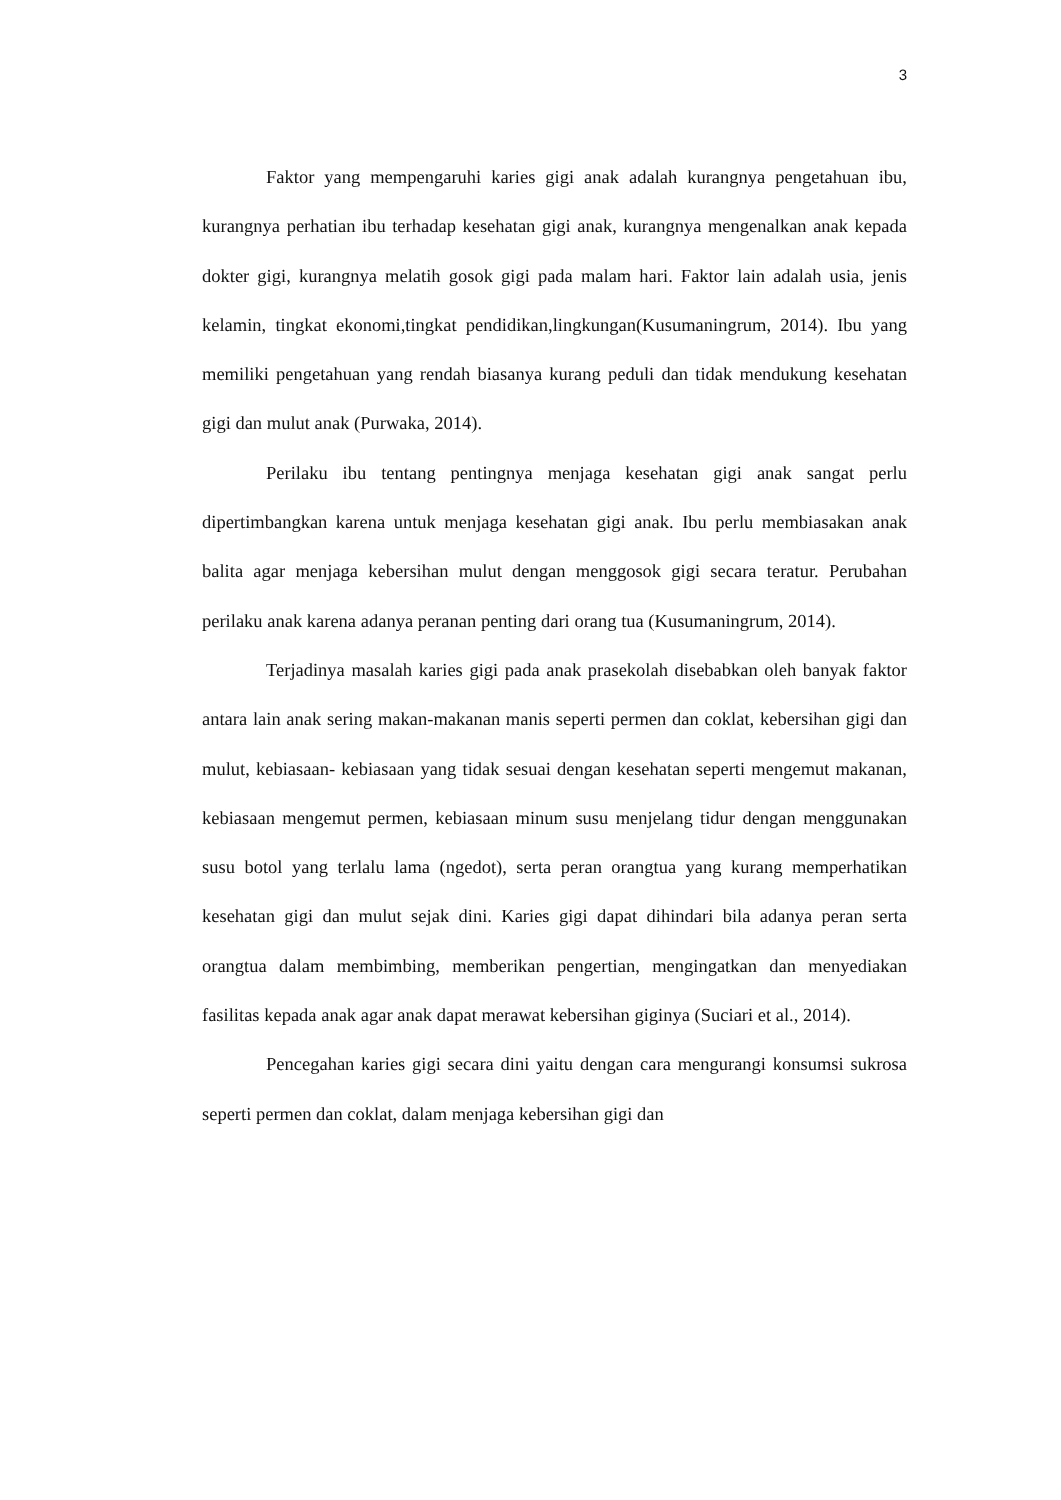3
Faktor yang mempengaruhi karies gigi anak adalah kurangnya pengetahuan ibu, kurangnya perhatian ibu terhadap kesehatan gigi anak, kurangnya mengenalkan anak kepada dokter gigi, kurangnya melatih gosok gigi pada malam hari. Faktor lain adalah usia, jenis kelamin, tingkat ekonomi,tingkat pendidikan,lingkungan(Kusumaningrum, 2014). Ibu yang memiliki pengetahuan yang rendah biasanya kurang peduli dan tidak mendukung kesehatan gigi dan mulut anak (Purwaka, 2014).
Perilaku ibu tentang pentingnya menjaga kesehatan gigi anak sangat perlu dipertimbangkan karena untuk menjaga kesehatan gigi anak. Ibu perlu membiasakan anak balita agar menjaga kebersihan mulut dengan menggosok gigi secara teratur. Perubahan perilaku anak karena adanya peranan penting dari orang tua (Kusumaningrum, 2014).
Terjadinya masalah karies gigi pada anak prasekolah disebabkan oleh banyak faktor antara lain anak sering makan-makanan manis seperti permen dan coklat, kebersihan gigi dan mulut, kebiasaan- kebiasaan yang tidak sesuai dengan kesehatan seperti mengemut makanan, kebiasaan mengemut permen, kebiasaan minum susu menjelang tidur dengan menggunakan susu botol yang terlalu lama (ngedot), serta peran orangtua yang kurang memperhatikan kesehatan gigi dan mulut sejak dini. Karies gigi dapat dihindari bila adanya peran serta orangtua dalam membimbing, memberikan pengertian, mengingatkan dan menyediakan fasilitas kepada anak agar anak dapat merawat kebersihan giginya (Suciari et al., 2014).
Pencegahan karies gigi secara dini yaitu dengan cara mengurangi konsumsi sukrosa seperti permen dan coklat, dalam menjaga kebersihan gigi dan